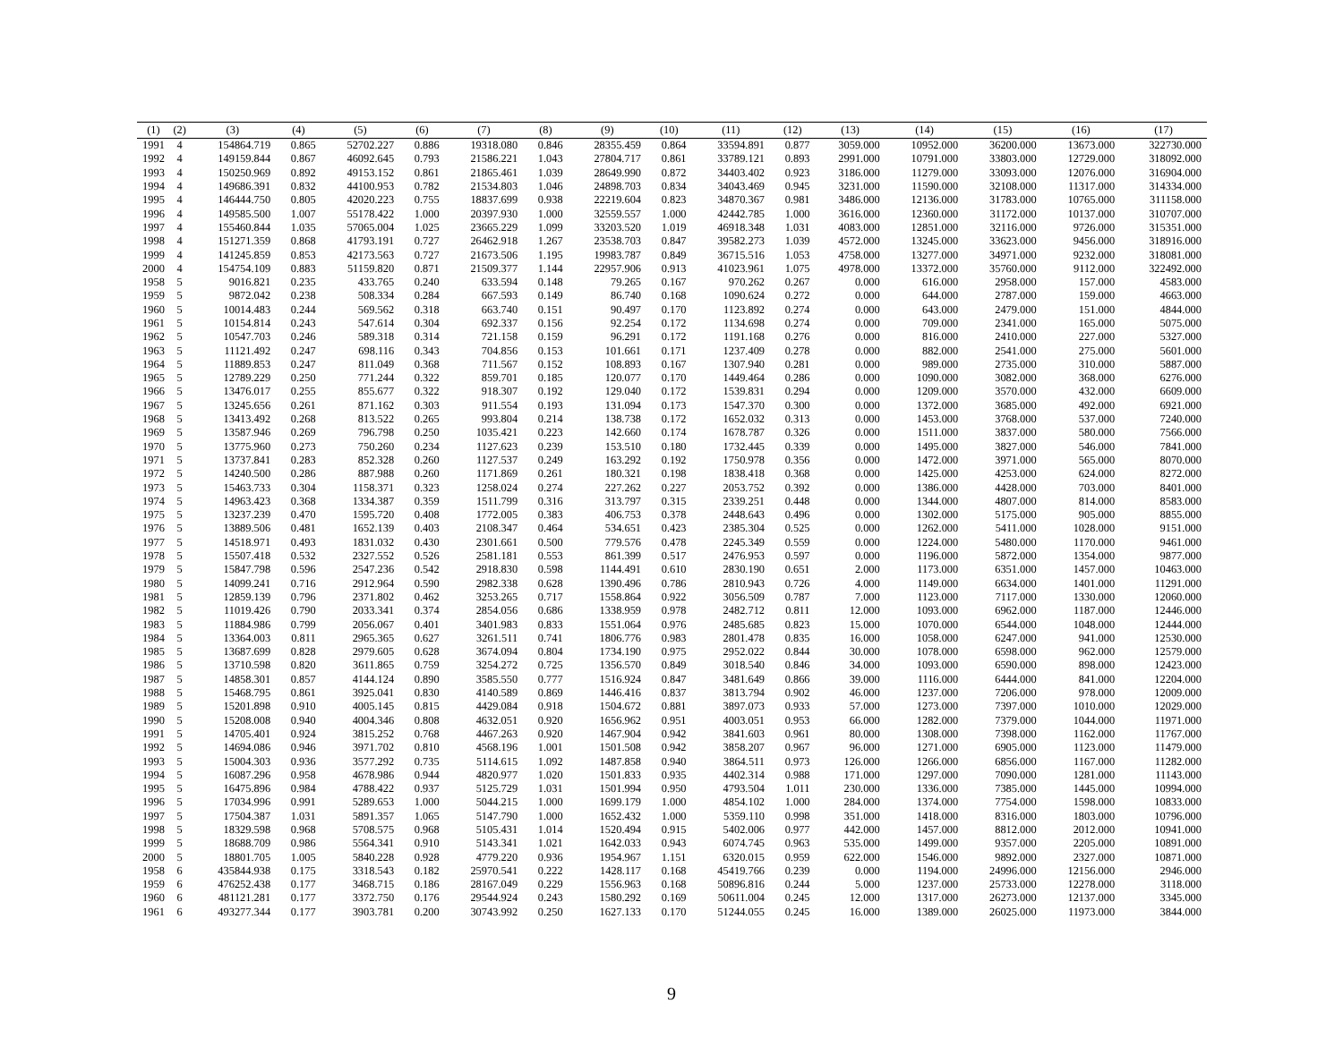| (1) | (2) | (3) | (4) | (5) | (6) | (7) | (8) | (9) | (10) | (11) | (12) | (13) | (14) | (15) | (16) | (17) |
| --- | --- | --- | --- | --- | --- | --- | --- | --- | --- | --- | --- | --- | --- | --- | --- | --- |
| 1991 | 4 | 154864.719 | 0.865 | 52702.227 | 0.886 | 19318.080 | 0.846 | 28355.459 | 0.864 | 33594.891 | 0.877 | 3059.000 | 10952.000 | 36200.000 | 13673.000 | 322730.000 |
| 1992 | 4 | 149159.844 | 0.867 | 46092.645 | 0.793 | 21586.221 | 1.043 | 27804.717 | 0.861 | 33789.121 | 0.893 | 2991.000 | 10791.000 | 33803.000 | 12729.000 | 318092.000 |
| 1993 | 4 | 150250.969 | 0.892 | 49153.152 | 0.861 | 21865.461 | 1.039 | 28649.990 | 0.872 | 34403.402 | 0.923 | 3186.000 | 11279.000 | 33093.000 | 12076.000 | 316904.000 |
| 1994 | 4 | 149686.391 | 0.832 | 44100.953 | 0.782 | 21534.803 | 1.046 | 24898.703 | 0.834 | 34043.469 | 0.945 | 3231.000 | 11590.000 | 32108.000 | 11317.000 | 314334.000 |
| 1995 | 4 | 146444.750 | 0.805 | 42020.223 | 0.755 | 18837.699 | 0.938 | 22219.604 | 0.823 | 34870.367 | 0.981 | 3486.000 | 12136.000 | 31783.000 | 10765.000 | 311158.000 |
| 1996 | 4 | 149585.500 | 1.007 | 55178.422 | 1.000 | 20397.930 | 1.000 | 32559.557 | 1.000 | 42442.785 | 1.000 | 3616.000 | 12360.000 | 31172.000 | 10137.000 | 310707.000 |
| 1997 | 4 | 155460.844 | 1.035 | 57065.004 | 1.025 | 23665.229 | 1.099 | 33203.520 | 1.019 | 46918.348 | 1.031 | 4083.000 | 12851.000 | 32116.000 | 9726.000 | 315351.000 |
| 1998 | 4 | 151271.359 | 0.868 | 41793.191 | 0.727 | 26462.918 | 1.267 | 23538.703 | 0.847 | 39582.273 | 1.039 | 4572.000 | 13245.000 | 33623.000 | 9456.000 | 318916.000 |
| 1999 | 4 | 141245.859 | 0.853 | 42173.563 | 0.727 | 21673.506 | 1.195 | 19983.787 | 0.849 | 36715.516 | 1.053 | 4758.000 | 13277.000 | 34971.000 | 9232.000 | 318081.000 |
| 2000 | 4 | 154754.109 | 0.883 | 51159.820 | 0.871 | 21509.377 | 1.144 | 22957.906 | 0.913 | 41023.961 | 1.075 | 4978.000 | 13372.000 | 35760.000 | 9112.000 | 322492.000 |
| 1958 | 5 | 9016.821 | 0.235 | 433.765 | 0.240 | 633.594 | 0.148 | 79.265 | 0.167 | 970.262 | 0.267 | 0.000 | 616.000 | 2958.000 | 157.000 | 4583.000 |
| 1959 | 5 | 9872.042 | 0.238 | 508.334 | 0.284 | 667.593 | 0.149 | 86.740 | 0.168 | 1090.624 | 0.272 | 0.000 | 644.000 | 2787.000 | 159.000 | 4663.000 |
| 1960 | 5 | 10014.483 | 0.244 | 569.562 | 0.318 | 663.740 | 0.151 | 90.497 | 0.170 | 1123.892 | 0.274 | 0.000 | 643.000 | 2479.000 | 151.000 | 4844.000 |
| 1961 | 5 | 10154.814 | 0.243 | 547.614 | 0.304 | 692.337 | 0.156 | 92.254 | 0.172 | 1134.698 | 0.274 | 0.000 | 709.000 | 2341.000 | 165.000 | 5075.000 |
| 1962 | 5 | 10547.703 | 0.246 | 589.318 | 0.314 | 721.158 | 0.159 | 96.291 | 0.172 | 1191.168 | 0.276 | 0.000 | 816.000 | 2410.000 | 227.000 | 5327.000 |
| 1963 | 5 | 11121.492 | 0.247 | 698.116 | 0.343 | 704.856 | 0.153 | 101.661 | 0.171 | 1237.409 | 0.278 | 0.000 | 882.000 | 2541.000 | 275.000 | 5601.000 |
| 1964 | 5 | 11889.853 | 0.247 | 811.049 | 0.368 | 711.567 | 0.152 | 108.893 | 0.167 | 1307.940 | 0.281 | 0.000 | 989.000 | 2735.000 | 310.000 | 5887.000 |
| 1965 | 5 | 12789.229 | 0.250 | 771.244 | 0.322 | 859.701 | 0.185 | 120.077 | 0.170 | 1449.464 | 0.286 | 0.000 | 1090.000 | 3082.000 | 368.000 | 6276.000 |
| 1966 | 5 | 13476.017 | 0.255 | 855.677 | 0.322 | 918.307 | 0.192 | 129.040 | 0.172 | 1539.831 | 0.294 | 0.000 | 1209.000 | 3570.000 | 432.000 | 6609.000 |
| 1967 | 5 | 13245.656 | 0.261 | 871.162 | 0.303 | 911.554 | 0.193 | 131.094 | 0.173 | 1547.370 | 0.300 | 0.000 | 1372.000 | 3685.000 | 492.000 | 6921.000 |
| 1968 | 5 | 13413.492 | 0.268 | 813.522 | 0.265 | 993.804 | 0.214 | 138.738 | 0.172 | 1652.032 | 0.313 | 0.000 | 1453.000 | 3768.000 | 537.000 | 7240.000 |
| 1969 | 5 | 13587.946 | 0.269 | 796.798 | 0.250 | 1035.421 | 0.223 | 142.660 | 0.174 | 1678.787 | 0.326 | 0.000 | 1511.000 | 3837.000 | 580.000 | 7566.000 |
| 1970 | 5 | 13775.960 | 0.273 | 750.260 | 0.234 | 1127.623 | 0.239 | 153.510 | 0.180 | 1732.445 | 0.339 | 0.000 | 1495.000 | 3827.000 | 546.000 | 7841.000 |
| 1971 | 5 | 13737.841 | 0.283 | 852.328 | 0.260 | 1127.537 | 0.249 | 163.292 | 0.192 | 1750.978 | 0.356 | 0.000 | 1472.000 | 3971.000 | 565.000 | 8070.000 |
| 1972 | 5 | 14240.500 | 0.286 | 887.988 | 0.260 | 1171.869 | 0.261 | 180.321 | 0.198 | 1838.418 | 0.368 | 0.000 | 1425.000 | 4253.000 | 624.000 | 8272.000 |
| 1973 | 5 | 15463.733 | 0.304 | 1158.371 | 0.323 | 1258.024 | 0.274 | 227.262 | 0.227 | 2053.752 | 0.392 | 0.000 | 1386.000 | 4428.000 | 703.000 | 8401.000 |
| 1974 | 5 | 14963.423 | 0.368 | 1334.387 | 0.359 | 1511.799 | 0.316 | 313.797 | 0.315 | 2339.251 | 0.448 | 0.000 | 1344.000 | 4807.000 | 814.000 | 8583.000 |
| 1975 | 5 | 13237.239 | 0.470 | 1595.720 | 0.408 | 1772.005 | 0.383 | 406.753 | 0.378 | 2448.643 | 0.496 | 0.000 | 1302.000 | 5175.000 | 905.000 | 8855.000 |
| 1976 | 5 | 13889.506 | 0.481 | 1652.139 | 0.403 | 2108.347 | 0.464 | 534.651 | 0.423 | 2385.304 | 0.525 | 0.000 | 1262.000 | 5411.000 | 1028.000 | 9151.000 |
| 1977 | 5 | 14518.971 | 0.493 | 1831.032 | 0.430 | 2301.661 | 0.500 | 779.576 | 0.478 | 2245.349 | 0.559 | 0.000 | 1224.000 | 5480.000 | 1170.000 | 9461.000 |
| 1978 | 5 | 15507.418 | 0.532 | 2327.552 | 0.526 | 2581.181 | 0.553 | 861.399 | 0.517 | 2476.953 | 0.597 | 0.000 | 1196.000 | 5872.000 | 1354.000 | 9877.000 |
| 1979 | 5 | 15847.798 | 0.596 | 2547.236 | 0.542 | 2918.830 | 0.598 | 1144.491 | 0.610 | 2830.190 | 0.651 | 2.000 | 1173.000 | 6351.000 | 1457.000 | 10463.000 |
| 1980 | 5 | 14099.241 | 0.716 | 2912.964 | 0.590 | 2982.338 | 0.628 | 1390.496 | 0.786 | 2810.943 | 0.726 | 4.000 | 1149.000 | 6634.000 | 1401.000 | 11291.000 |
| 1981 | 5 | 12859.139 | 0.796 | 2371.802 | 0.462 | 3253.265 | 0.717 | 1558.864 | 0.922 | 3056.509 | 0.787 | 7.000 | 1123.000 | 7117.000 | 1330.000 | 12060.000 |
| 1982 | 5 | 11019.426 | 0.790 | 2033.341 | 0.374 | 2854.056 | 0.686 | 1338.959 | 0.978 | 2482.712 | 0.811 | 12.000 | 1093.000 | 6962.000 | 1187.000 | 12446.000 |
| 1983 | 5 | 11884.986 | 0.799 | 2056.067 | 0.401 | 3401.983 | 0.833 | 1551.064 | 0.976 | 2485.685 | 0.823 | 15.000 | 1070.000 | 6544.000 | 1048.000 | 12444.000 |
| 1984 | 5 | 13364.003 | 0.811 | 2965.365 | 0.627 | 3261.511 | 0.741 | 1806.776 | 0.983 | 2801.478 | 0.835 | 16.000 | 1058.000 | 6247.000 | 941.000 | 12530.000 |
| 1985 | 5 | 13687.699 | 0.828 | 2979.605 | 0.628 | 3674.094 | 0.804 | 1734.190 | 0.975 | 2952.022 | 0.844 | 30.000 | 1078.000 | 6598.000 | 962.000 | 12579.000 |
| 1986 | 5 | 13710.598 | 0.820 | 3611.865 | 0.759 | 3254.272 | 0.725 | 1356.570 | 0.849 | 3018.540 | 0.846 | 34.000 | 1093.000 | 6590.000 | 898.000 | 12423.000 |
| 1987 | 5 | 14858.301 | 0.857 | 4144.124 | 0.890 | 3585.550 | 0.777 | 1516.924 | 0.847 | 3481.649 | 0.866 | 39.000 | 1116.000 | 6444.000 | 841.000 | 12204.000 |
| 1988 | 5 | 15468.795 | 0.861 | 3925.041 | 0.830 | 4140.589 | 0.869 | 1446.416 | 0.837 | 3813.794 | 0.902 | 46.000 | 1237.000 | 7206.000 | 978.000 | 12009.000 |
| 1989 | 5 | 15201.898 | 0.910 | 4005.145 | 0.815 | 4429.084 | 0.918 | 1504.672 | 0.881 | 3897.073 | 0.933 | 57.000 | 1273.000 | 7397.000 | 1010.000 | 12029.000 |
| 1990 | 5 | 15208.008 | 0.940 | 4004.346 | 0.808 | 4632.051 | 0.920 | 1656.962 | 0.951 | 4003.051 | 0.953 | 66.000 | 1282.000 | 7379.000 | 1044.000 | 11971.000 |
| 1991 | 5 | 14705.401 | 0.924 | 3815.252 | 0.768 | 4467.263 | 0.920 | 1467.904 | 0.942 | 3841.603 | 0.961 | 80.000 | 1308.000 | 7398.000 | 1162.000 | 11767.000 |
| 1992 | 5 | 14694.086 | 0.946 | 3971.702 | 0.810 | 4568.196 | 1.001 | 1501.508 | 0.942 | 3858.207 | 0.967 | 96.000 | 1271.000 | 6905.000 | 1123.000 | 11479.000 |
| 1993 | 5 | 15004.303 | 0.936 | 3577.292 | 0.735 | 5114.615 | 1.092 | 1487.858 | 0.940 | 3864.511 | 0.973 | 126.000 | 1266.000 | 6856.000 | 1167.000 | 11282.000 |
| 1994 | 5 | 16087.296 | 0.958 | 4678.986 | 0.944 | 4820.977 | 1.020 | 1501.833 | 0.935 | 4402.314 | 0.988 | 171.000 | 1297.000 | 7090.000 | 1281.000 | 11143.000 |
| 1995 | 5 | 16475.896 | 0.984 | 4788.422 | 0.937 | 5125.729 | 1.031 | 1501.994 | 0.950 | 4793.504 | 1.011 | 230.000 | 1336.000 | 7385.000 | 1445.000 | 10994.000 |
| 1996 | 5 | 17034.996 | 0.991 | 5289.653 | 1.000 | 5044.215 | 1.000 | 1699.179 | 1.000 | 4854.102 | 1.000 | 284.000 | 1374.000 | 7754.000 | 1598.000 | 10833.000 |
| 1997 | 5 | 17504.387 | 1.031 | 5891.357 | 1.065 | 5147.790 | 1.000 | 1652.432 | 1.000 | 5359.110 | 0.998 | 351.000 | 1418.000 | 8316.000 | 1803.000 | 10796.000 |
| 1998 | 5 | 18329.598 | 0.968 | 5708.575 | 0.968 | 5105.431 | 1.014 | 1520.494 | 0.915 | 5402.006 | 0.977 | 442.000 | 1457.000 | 8812.000 | 2012.000 | 10941.000 |
| 1999 | 5 | 18688.709 | 0.986 | 5564.341 | 0.910 | 5143.341 | 1.021 | 1642.033 | 0.943 | 6074.745 | 0.963 | 535.000 | 1499.000 | 9357.000 | 2205.000 | 10891.000 |
| 2000 | 5 | 18801.705 | 1.005 | 5840.228 | 0.928 | 4779.220 | 0.936 | 1954.967 | 1.151 | 6320.015 | 0.959 | 622.000 | 1546.000 | 9892.000 | 2327.000 | 10871.000 |
| 1958 | 6 | 435844.938 | 0.175 | 3318.543 | 0.182 | 25970.541 | 0.222 | 1428.117 | 0.168 | 45419.766 | 0.239 | 0.000 | 1194.000 | 24996.000 | 12156.000 | 2946.000 |
| 1959 | 6 | 476252.438 | 0.177 | 3468.715 | 0.186 | 28167.049 | 0.229 | 1556.963 | 0.168 | 50896.816 | 0.244 | 5.000 | 1237.000 | 25733.000 | 12278.000 | 3118.000 |
| 1960 | 6 | 481121.281 | 0.177 | 3372.750 | 0.176 | 29544.924 | 0.243 | 1580.292 | 0.169 | 50611.004 | 0.245 | 12.000 | 1317.000 | 26273.000 | 12137.000 | 3345.000 |
| 1961 | 6 | 493277.344 | 0.177 | 3903.781 | 0.200 | 30743.992 | 0.250 | 1627.133 | 0.170 | 51244.055 | 0.245 | 16.000 | 1389.000 | 26025.000 | 11973.000 | 3844.000 |
9